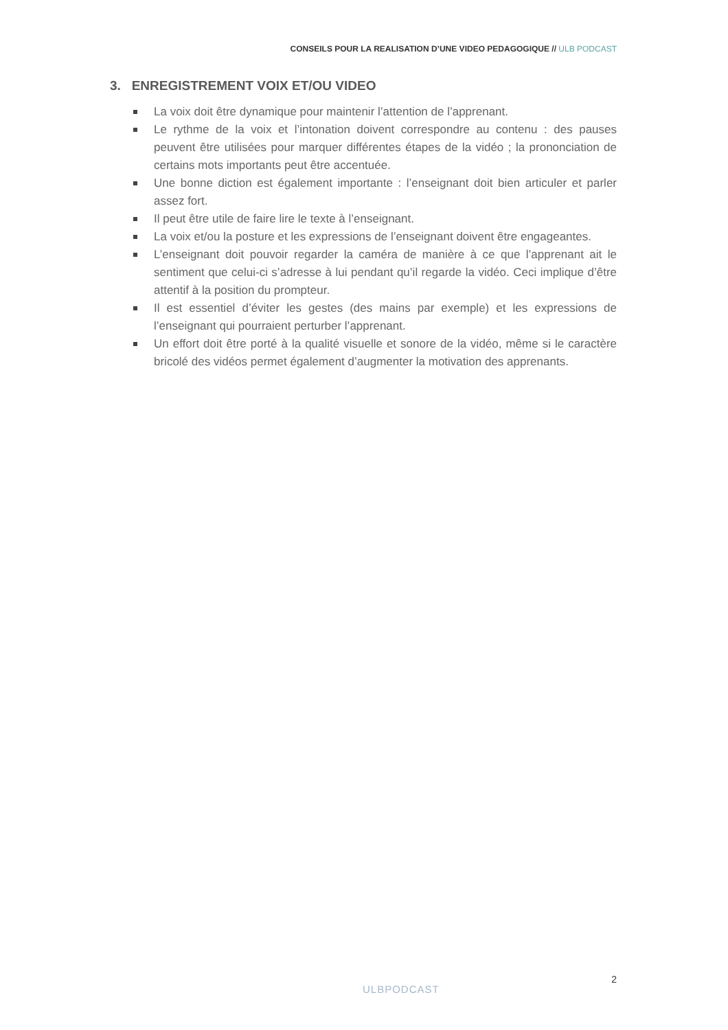CONSEILS POUR LA REALISATION D’UNE VIDEO PEDAGOGIQUE // ULB PODCAST
3. ENREGISTREMENT VOIX ET/OU VIDEO
La voix doit être dynamique pour maintenir l’attention de l’apprenant.
Le rythme de la voix et l’intonation doivent correspondre au contenu : des pauses peuvent être utilisées pour marquer différentes étapes de la vidéo ; la prononciation de certains mots importants peut être accentuée.
Une bonne diction est également importante : l’enseignant doit bien articuler et parler assez fort.
Il peut être utile de faire lire le texte à l’enseignant.
La voix et/ou la posture et les expressions de l’enseignant doivent être engageantes.
L’enseignant doit pouvoir regarder la caméra de manière à ce que l’apprenant ait le sentiment que celui-ci s’adresse à lui pendant qu’il regarde la vidéo. Ceci implique d’être attentif à la position du prompteur.
Il est essentiel d’éviter les gestes (des mains par exemple) et les expressions de l’enseignant qui pourraient perturber l’apprenant.
Un effort doit être porté à la qualité visuelle et sonore de la vidéo, même si le caractère bricolé des vidéos permet également d’augmenter la motivation des apprenants.
2
ULBPODCAST